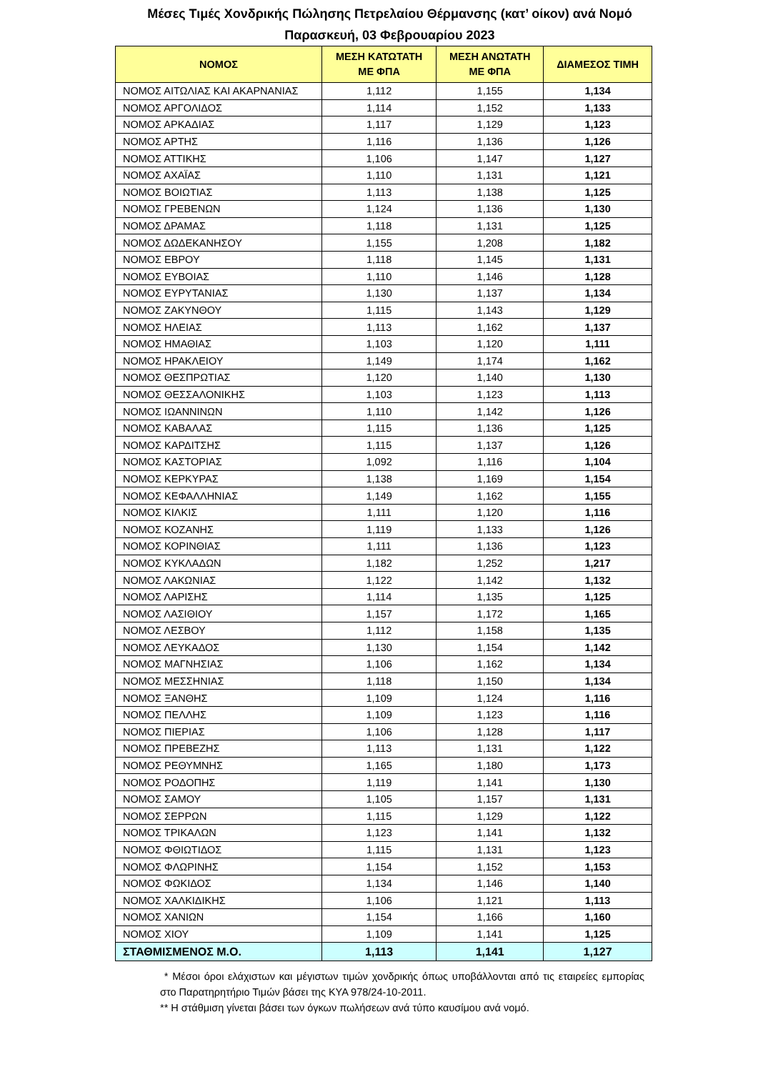Μέσες Τιμές Χονδρικής Πώλησης Πετρελαίου Θέρμανσης (κατ’ οίκον) ανά Νομό
Παρασκευή, 03 Φεβρουαρίου 2023
| ΝΟΜΟΣ | ΜΕΣΗ ΚΑΤΩΤΑΤΗ ΜΕ ΦΠΑ | ΜΕΣΗ ΑΝΩΤΑΤΗ ΜΕ ΦΠΑ | ΔΙΑΜΕΣΟΣ ΤΙΜΗ |
| --- | --- | --- | --- |
| ΝΟΜΟΣ ΑΙΤΩΛΙΑΣ ΚΑΙ ΑΚΑΡΝΑΝΙΑΣ | 1,112 | 1,155 | 1,134 |
| ΝΟΜΟΣ ΑΡΓΟΛΙΔΟΣ | 1,114 | 1,152 | 1,133 |
| ΝΟΜΟΣ ΑΡΚΑΔΙΑΣ | 1,117 | 1,129 | 1,123 |
| ΝΟΜΟΣ ΑΡΤΗΣ | 1,116 | 1,136 | 1,126 |
| ΝΟΜΟΣ ΑΤΤΙΚΗΣ | 1,106 | 1,147 | 1,127 |
| ΝΟΜΟΣ ΑΧΑΪΑΣ | 1,110 | 1,131 | 1,121 |
| ΝΟΜΟΣ ΒΟΙΩΤΙΑΣ | 1,113 | 1,138 | 1,125 |
| ΝΟΜΟΣ ΓΡΕΒΕΝΩΝ | 1,124 | 1,136 | 1,130 |
| ΝΟΜΟΣ ΔΡΑΜΑΣ | 1,118 | 1,131 | 1,125 |
| ΝΟΜΟΣ ΔΩΔΕΚΑΝΗΣΟΥ | 1,155 | 1,208 | 1,182 |
| ΝΟΜΟΣ ΕΒΡΟΥ | 1,118 | 1,145 | 1,131 |
| ΝΟΜΟΣ ΕΥΒΟΙΑΣ | 1,110 | 1,146 | 1,128 |
| ΝΟΜΟΣ ΕΥΡΥΤΑΝΙΑΣ | 1,130 | 1,137 | 1,134 |
| ΝΟΜΟΣ ΖΑΚΥΝΘΟΥ | 1,115 | 1,143 | 1,129 |
| ΝΟΜΟΣ ΗΛΕΙΑΣ | 1,113 | 1,162 | 1,137 |
| ΝΟΜΟΣ ΗΜΑΘΙΑΣ | 1,103 | 1,120 | 1,111 |
| ΝΟΜΟΣ ΗΡΑΚΛΕΙΟΥ | 1,149 | 1,174 | 1,162 |
| ΝΟΜΟΣ ΘΕΣΠΡΩΤΙΑΣ | 1,120 | 1,140 | 1,130 |
| ΝΟΜΟΣ ΘΕΣΣΑΛΟΝΙΚΗΣ | 1,103 | 1,123 | 1,113 |
| ΝΟΜΟΣ ΙΩΑΝΝΙΝΩΝ | 1,110 | 1,142 | 1,126 |
| ΝΟΜΟΣ ΚΑΒΑΛΑΣ | 1,115 | 1,136 | 1,125 |
| ΝΟΜΟΣ ΚΑΡΔΙΤΣΗΣ | 1,115 | 1,137 | 1,126 |
| ΝΟΜΟΣ ΚΑΣΤΟΡΙΑΣ | 1,092 | 1,116 | 1,104 |
| ΝΟΜΟΣ ΚΕΡΚΥΡΑΣ | 1,138 | 1,169 | 1,154 |
| ΝΟΜΟΣ ΚΕΦΑΛΛΗΝΙΑΣ | 1,149 | 1,162 | 1,155 |
| ΝΟΜΟΣ ΚΙΛΚΙΣ | 1,111 | 1,120 | 1,116 |
| ΝΟΜΟΣ ΚΟΖΑΝΗΣ | 1,119 | 1,133 | 1,126 |
| ΝΟΜΟΣ ΚΟΡΙΝΘΙΑΣ | 1,111 | 1,136 | 1,123 |
| ΝΟΜΟΣ ΚΥΚΛΑΔΩΝ | 1,182 | 1,252 | 1,217 |
| ΝΟΜΟΣ ΛΑΚΩΝΙΑΣ | 1,122 | 1,142 | 1,132 |
| ΝΟΜΟΣ ΛΑΡΙΣΗΣ | 1,114 | 1,135 | 1,125 |
| ΝΟΜΟΣ ΛΑΣΙΘΙΟΥ | 1,157 | 1,172 | 1,165 |
| ΝΟΜΟΣ ΛΕΣΒΟΥ | 1,112 | 1,158 | 1,135 |
| ΝΟΜΟΣ ΛΕΥΚΑΔΟΣ | 1,130 | 1,154 | 1,142 |
| ΝΟΜΟΣ ΜΑΓΝΗΣΙΑΣ | 1,106 | 1,162 | 1,134 |
| ΝΟΜΟΣ ΜΕΣΣΗΝΙΑΣ | 1,118 | 1,150 | 1,134 |
| ΝΟΜΟΣ ΞΑΝΘΗΣ | 1,109 | 1,124 | 1,116 |
| ΝΟΜΟΣ ΠΕΛΛΗΣ | 1,109 | 1,123 | 1,116 |
| ΝΟΜΟΣ ΠΙΕΡΙΑΣ | 1,106 | 1,128 | 1,117 |
| ΝΟΜΟΣ ΠΡΕΒΕΖΗΣ | 1,113 | 1,131 | 1,122 |
| ΝΟΜΟΣ ΡΕΘΥΜΝΗΣ | 1,165 | 1,180 | 1,173 |
| ΝΟΜΟΣ ΡΟΔΟΠΗΣ | 1,119 | 1,141 | 1,130 |
| ΝΟΜΟΣ ΣΑΜΟΥ | 1,105 | 1,157 | 1,131 |
| ΝΟΜΟΣ ΣΕΡΡΩΝ | 1,115 | 1,129 | 1,122 |
| ΝΟΜΟΣ ΤΡΙΚΑΛΩΝ | 1,123 | 1,141 | 1,132 |
| ΝΟΜΟΣ ΦΘΙΩΤΙΔΟΣ | 1,115 | 1,131 | 1,123 |
| ΝΟΜΟΣ ΦΛΩΡΙΝΗΣ | 1,154 | 1,152 | 1,153 |
| ΝΟΜΟΣ ΦΩΚΙΔΟΣ | 1,134 | 1,146 | 1,140 |
| ΝΟΜΟΣ ΧΑΛΚΙΔΙΚΗΣ | 1,106 | 1,121 | 1,113 |
| ΝΟΜΟΣ ΧΑΝΙΩΝ | 1,154 | 1,166 | 1,160 |
| ΝΟΜΟΣ ΧΙΟΥ | 1,109 | 1,141 | 1,125 |
| ΣΤΑΘΜΙΣΜΕΝΟΣ Μ.Ο. | 1,113 | 1,141 | 1,127 |
* Μέσοι όροι ελάχιστων και μέγιστων τιμών χονδρικής όπως υποβάλλονται από τις εταιρείες εμπορίας στο Παρατηρητήριο Τιμών βάσει της ΚΥΑ 978/24-10-2011.
** Η στάθμιση γίνεται βάσει των όγκων πωλήσεων ανά τύπο καυσίμου ανά νομό.